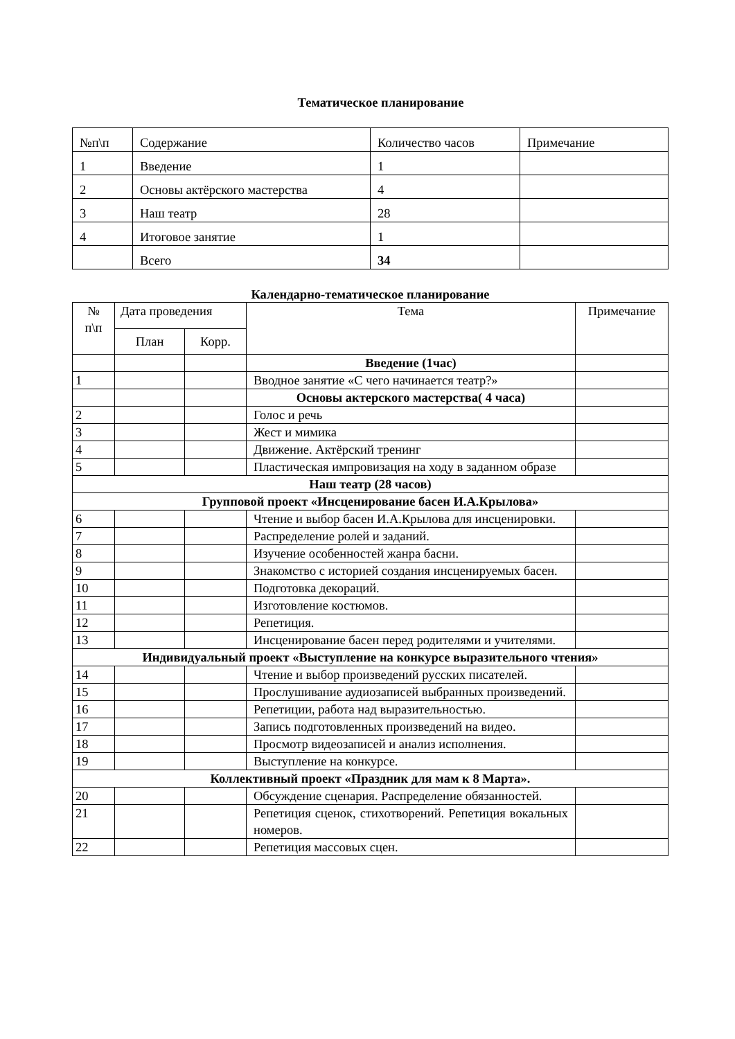Тематическое планирование
| №п\п | Содержание | Количество часов | Примечание |
| --- | --- | --- | --- |
| 1 | Введение | 1 | |
| 2 | Основы актёрского мастерства | 4 | |
| 3 | Наш театр | 28 | |
| 4 | Итоговое занятие | 1 | |
| | Всего | 34 | |
Календарно-тематическое планирование
| № п\п | Дата проведения | | Тема | Примечание |
| --- | --- | --- | --- | --- |
| | План | Корр. | | |
| | | | Введение (1час) | |
| 1 | | | Вводное занятие «С чего начинается театр?» | |
| | | | Основы актерского мастерства( 4 часа) | |
| 2 | | | Голос и речь | |
| 3 | | | Жест и мимика | |
| 4 | | | Движение. Актёрский тренинг | |
| 5 | | | Пластическая импровизация на ходу в заданном образе | |
| Наш театр (28 часов) | | | | |
| Групповой проект «Инсценирование басен И.А.Крылова» | | | | |
| 6 | | | Чтение и выбор басен И.А.Крылова для инсценировки. | |
| 7 | | | Распределение ролей и заданий. | |
| 8 | | | Изучение особенностей жанра басни. | |
| 9 | | | Знакомство с историей создания инсценируемых басен. | |
| 10 | | | Подготовка декораций. | |
| 11 | | | Изготовление костюмов. | |
| 12 | | | Репетиция. | |
| 13 | | | Инсценирование басен перед родителями и учителями. | |
| Индивидуальный проект «Выступление на конкурсе выразительного чтения» | | | | |
| 14 | | | Чтение и выбор произведений русских писателей. | |
| 15 | | | Прослушивание аудиозаписей выбранных произведений. | |
| 16 | | | Репетиции, работа над выразительностью. | |
| 17 | | | Запись подготовленных произведений на видео. | |
| 18 | | | Просмотр видеозаписей и анализ исполнения. | |
| 19 | | | Выступление на конкурсе. | |
| Коллективный проект «Праздник для мам к 8 Марта». | | | | |
| 20 | | | Обсуждение сценария. Распределение обязанностей. | |
| 21 | | | Репетиция сценок, стихотворений. Репетиция вокальных номеров. | |
| 22 | | | Репетиция массовых сцен. | |